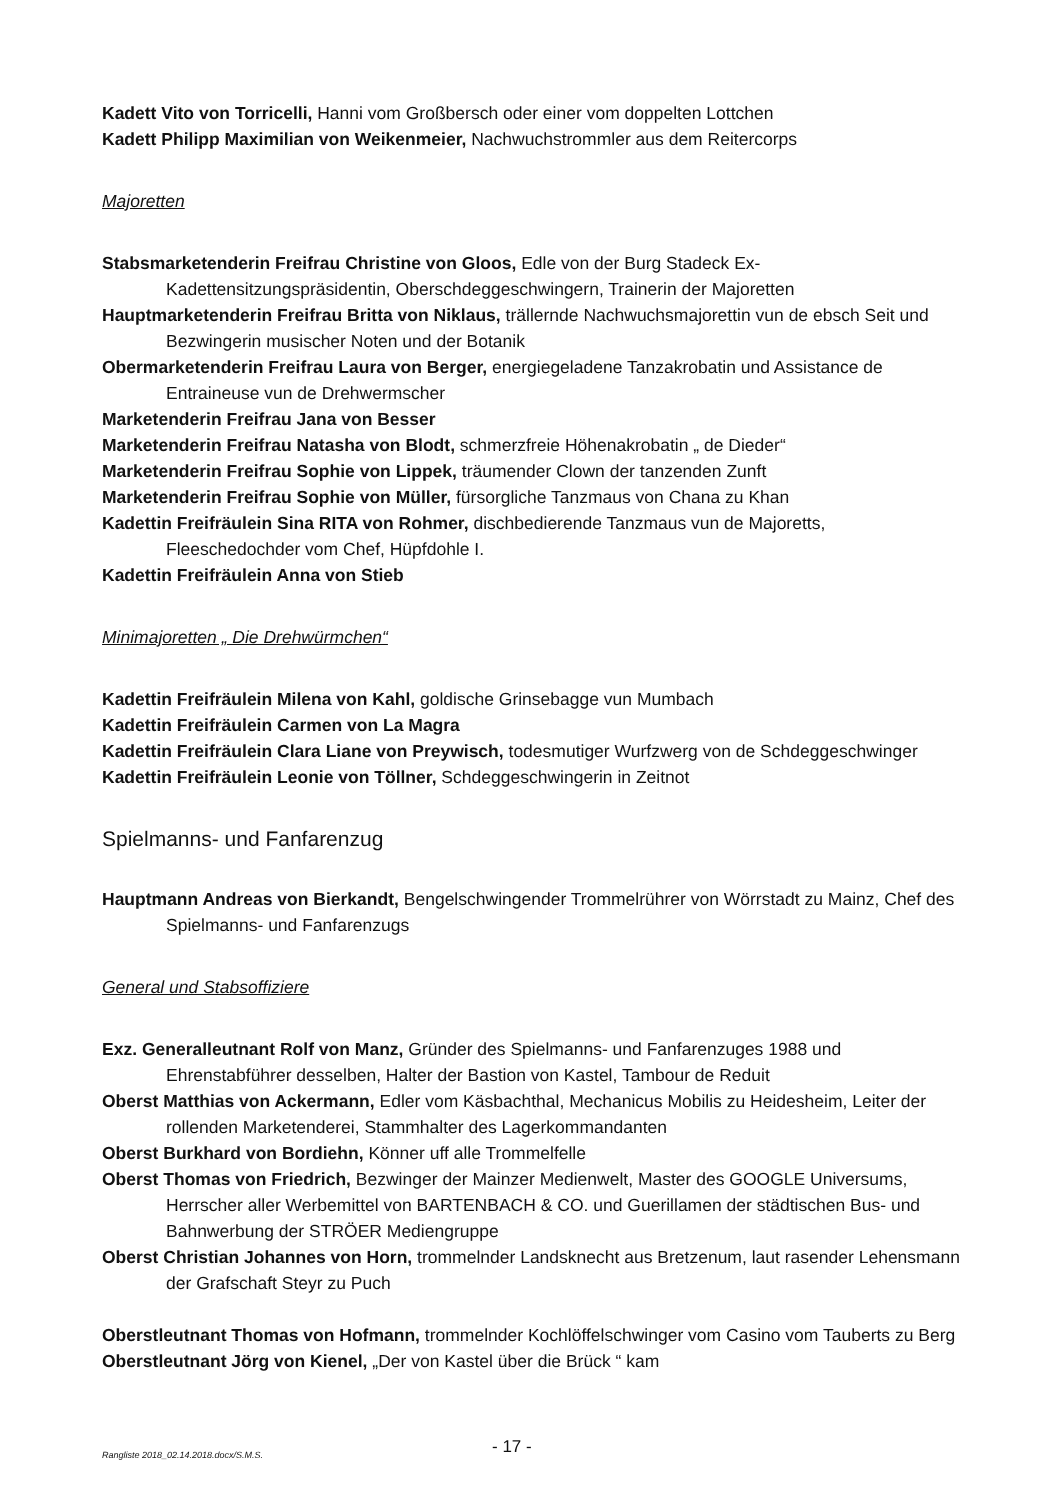Kadett Vito von Torricelli, Hanni vom Großbersch oder einer vom doppelten Lottchen
Kadett Philipp Maximilian von Weikenmeier, Nachwuchstrommler aus dem Reitercorps
Majoretten
Stabsmarketenderin Freifrau Christine von Gloos, Edle von der Burg Stadeck Ex-Kadettensitzungspräsidentin, Oberschdeggeschwingern, Trainerin der Majoretten
Hauptmarketenderin Freifrau Britta von Niklaus, trällernde Nachwuchsmajorettin vun de ebsch Seit und Bezwingerin musischer Noten und der Botanik
Obermarketenderin Freifrau Laura von Berger, energiegeladene Tanzakrobatin und Assistance de Entraineuse vun de Drehwermscher
Marketenderin Freifrau Jana von Besser
Marketenderin Freifrau Natasha von Blodt, schmerzfreie Höhenakrobatin „ de Dieder“
Marketenderin Freifrau Sophie von Lippek, träumender Clown der tanzenden Zunft
Marketenderin Freifrau Sophie von Müller, fürsorgliche Tanzmaus von Chana zu Khan
Kadettin Freifräulein Sina RITA von Rohmer, dischbedierende Tanzmaus vun de Majoretts, Fleeschedochder vom Chef, Hüpfdohle I.
Kadettin Freifräulein Anna von Stieb
Minimajoretten „ Die Drehwürmchen“
Kadettin Freifräulein Milena von Kahl, goldische Grinsebagge vun Mumbach
Kadettin Freifräulein Carmen von La Magra
Kadettin Freifräulein Clara Liane von Preywisch, todesmutiger Wurfzwerg von de Schdeggeschwinger
Kadettin Freifräulein Leonie von Töllner, Schdeggeschwingerin in Zeitnot
Spielmanns- und Fanfarenzug
Hauptmann Andreas von Bierkandt, Bengelschwingender Trommelrührer von Wörrstadt zu Mainz, Chef des Spielmanns- und Fanfarenzugs
General und Stabsoffiziere
Exz. Generalleutnant Rolf von Manz, Gründer des Spielmanns- und Fanfarenzuges 1988 und Ehrenstabführer desselben, Halter der Bastion von Kastel, Tambour de Reduit
Oberst Matthias von Ackermann, Edler vom Käsbachthal, Mechanicus Mobilis zu Heidesheim, Leiter der rollenden Marketenderei, Stammhalter des Lagerkommandanten
Oberst Burkhard von Bordiehn, Könner uff alle Trommelfelle
Oberst Thomas von Friedrich, Bezwinger der Mainzer Medienwelt, Master des GOOGLE Universums, Herrscher aller Werbemittel von BARTENBACH & CO. und Guerillamen der städtischen Bus- und Bahnwerbung der STRÖER Mediengruppe
Oberst Christian Johannes von Horn, trommelnder Landsknecht aus Bretzenum, laut rasender Lehensmann der Grafschaft Steyr zu Puch
Oberstleutnant Thomas von Hofmann, trommelnder Kochlöffelschwinger vom Casino vom Tauberts zu Berg
Oberstleutnant Jörg von Kienel, „Der von Kastel über die Brück “ kam
Rangliste 2018_02.14.2018.docx/S.M.S. - 17 -